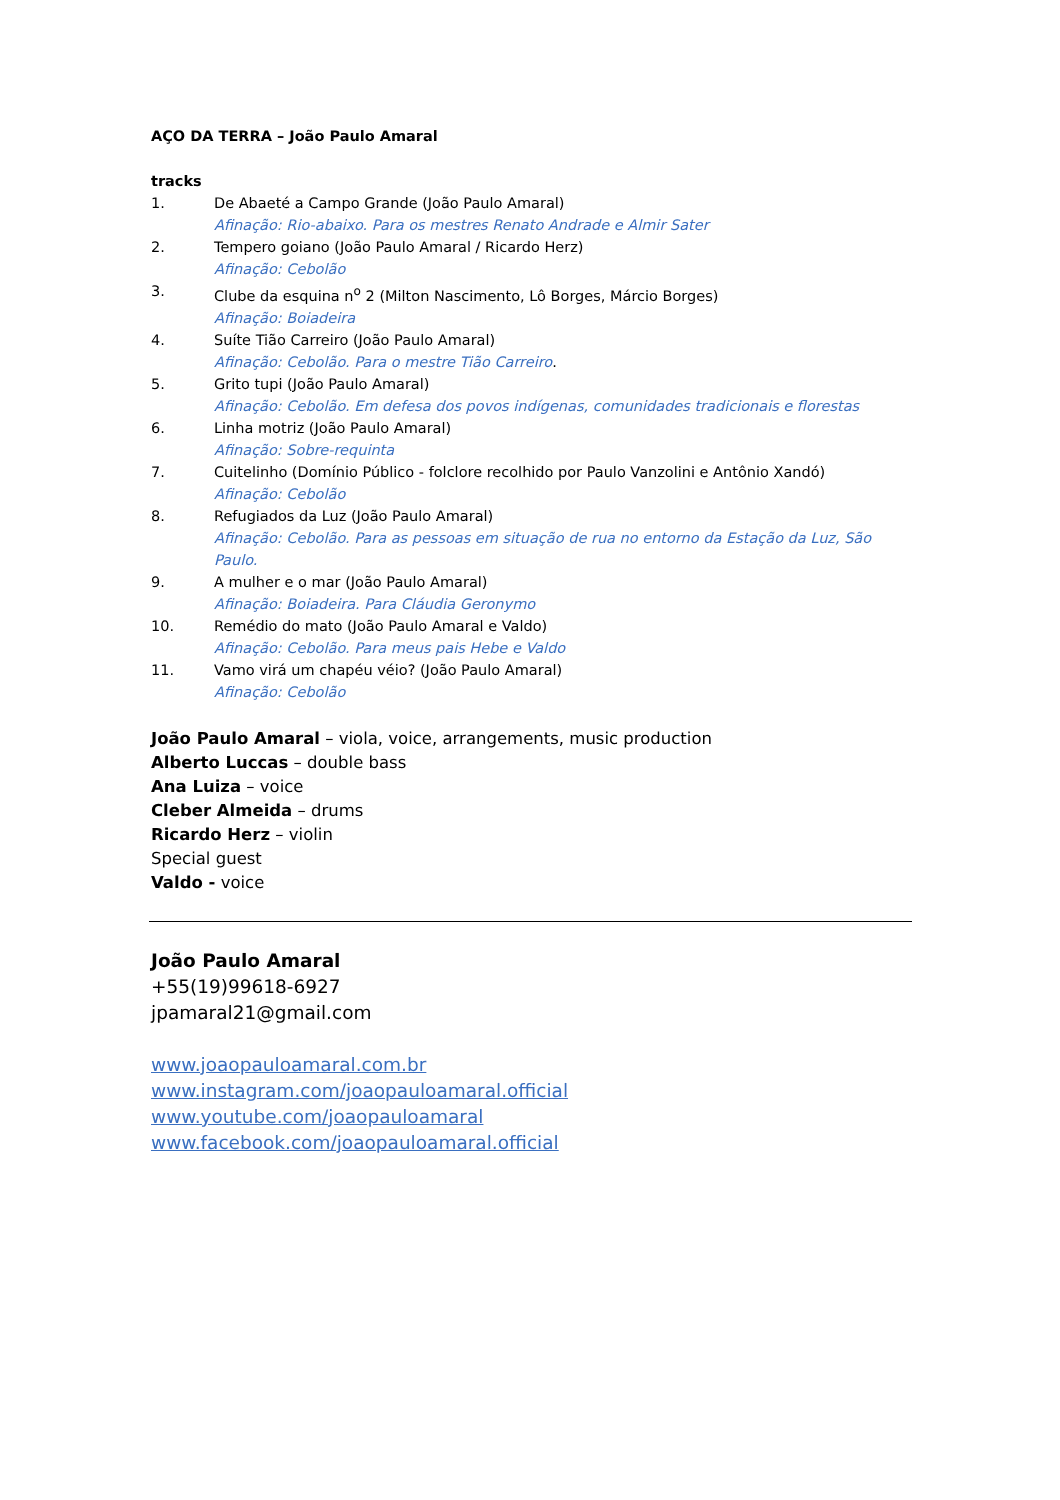AÇO DA TERRA – João Paulo Amaral
tracks
1. De Abaeté a Campo Grande (João Paulo Amaral)
Afinação: Rio-abaixo. Para os mestres Renato Andrade e Almir Sater
2. Tempero goiano (João Paulo Amaral / Ricardo Herz)
Afinação: Cebolão
3. Clube da esquina n<sup>o</sup> 2 (Milton Nascimento, Lô Borges, Márcio Borges)
Afinação: Boiadeira
4. Suíte Tião Carreiro (João Paulo Amaral)
Afinação: Cebolão. Para o mestre Tião Carreiro.
5. Grito tupi (João Paulo Amaral)
Afinação: Cebolão. Em defesa dos povos indígenas, comunidades tradicionais e florestas
6. Linha motriz (João Paulo Amaral)
Afinação: Sobre-requinta
7. Cuitelinho (Domínio Público - folclore recolhido por Paulo Vanzolini e Antônio Xandó)
Afinação: Cebolão
8. Refugiados da Luz (João Paulo Amaral)
Afinação: Cebolão. Para as pessoas em situação de rua no entorno da Estação da Luz, São Paulo.
9. A mulher e o mar (João Paulo Amaral)
Afinação: Boiadeira. Para Cláudia Geronymo
10. Remédio do mato (João Paulo Amaral e Valdo)
Afinação: Cebolão. Para meus pais Hebe e Valdo
11. Vamo virá um chapéu véio? (João Paulo Amaral)
Afinação: Cebolão
João Paulo Amaral – viola, voice, arrangements, music production
Alberto Luccas – double bass
Ana Luiza – voice
Cleber Almeida – drums
Ricardo Herz – violin
Special guest
Valdo - voice
João Paulo Amaral
+55(19)99618-6927
jpamaral21@gmail.com
www.joaopauloamaral.com.br
www.instagram.com/joaopauloamaral.official
www.youtube.com/joaopauloamaral
www.facebook.com/joaopauloamaral.official